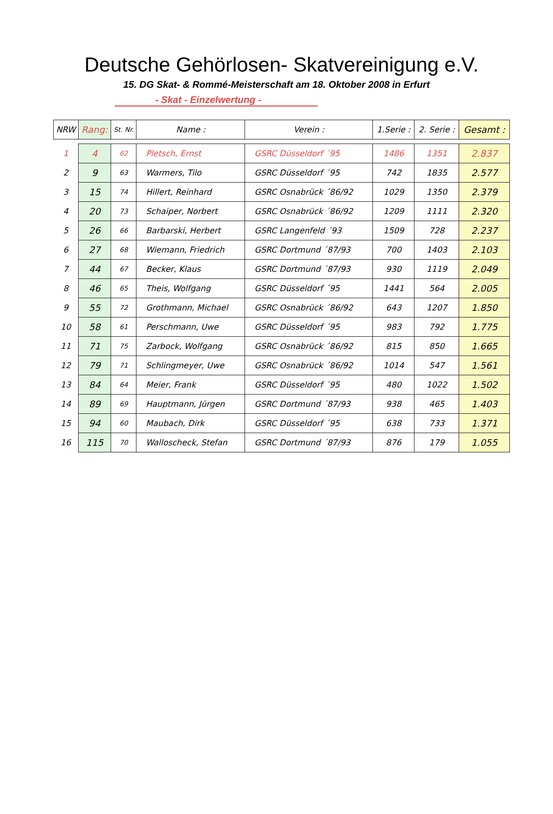Deutsche Gehörlosen- Skatvereinigung e.V.
15. DG Skat- & Rommé-Meisterschaft am 18. Oktober 2008 in Erfurt
- Skat - Einzelwertung -
| NRW | Rang: | St. Nr. | Name : | Verein : | 1.Serie : | 2. Serie : | Gesamt : |
| --- | --- | --- | --- | --- | --- | --- | --- |
| 1 | 4 | 62 | Pletsch, Ernst | GSRC Düsseldorf ´95 | 1486 | 1351 | 2.837 |
| 2 | 9 | 63 | Warmers, Tilo | GSRC Düsseldorf ´95 | 742 | 1835 | 2.577 |
| 3 | 15 | 74 | Hillert, Reinhard | GSRC Osnabrück ´86/92 | 1029 | 1350 | 2.379 |
| 4 | 20 | 73 | Schaiper, Norbert | GSRC Osnabrück ´86/92 | 1209 | 1111 | 2.320 |
| 5 | 26 | 66 | Barbarski, Herbert | GSRC Langenfeld ´93 | 1509 | 728 | 2.237 |
| 6 | 27 | 68 | Wiemann, Friedrich | GSRC Dortmund ´87/93 | 700 | 1403 | 2.103 |
| 7 | 44 | 67 | Becker, Klaus | GSRC Dortmund ´87/93 | 930 | 1119 | 2.049 |
| 8 | 46 | 65 | Theis, Wolfgang | GSRC Düsseldorf ´95 | 1441 | 564 | 2.005 |
| 9 | 55 | 72 | Grothmann, Michael | GSRC Osnabrück ´86/92 | 643 | 1207 | 1.850 |
| 10 | 58 | 61 | Perschmann, Uwe | GSRC Düsseldorf ´95 | 983 | 792 | 1.775 |
| 11 | 71 | 75 | Zarbock, Wolfgang | GSRC Osnabrück ´86/92 | 815 | 850 | 1.665 |
| 12 | 79 | 71 | Schlingmeyer, Uwe | GSRC Osnabrück ´86/92 | 1014 | 547 | 1.561 |
| 13 | 84 | 64 | Meier, Frank | GSRC Düsseldorf ´95 | 480 | 1022 | 1.502 |
| 14 | 89 | 69 | Hauptmann, Jürgen | GSRC Dortmund ´87/93 | 938 | 465 | 1.403 |
| 15 | 94 | 60 | Maubach, Dirk | GSRC Düsseldorf ´95 | 638 | 733 | 1.371 |
| 16 | 115 | 70 | Walloscheck, Stefan | GSRC Dortmund ´87/93 | 876 | 179 | 1.055 |